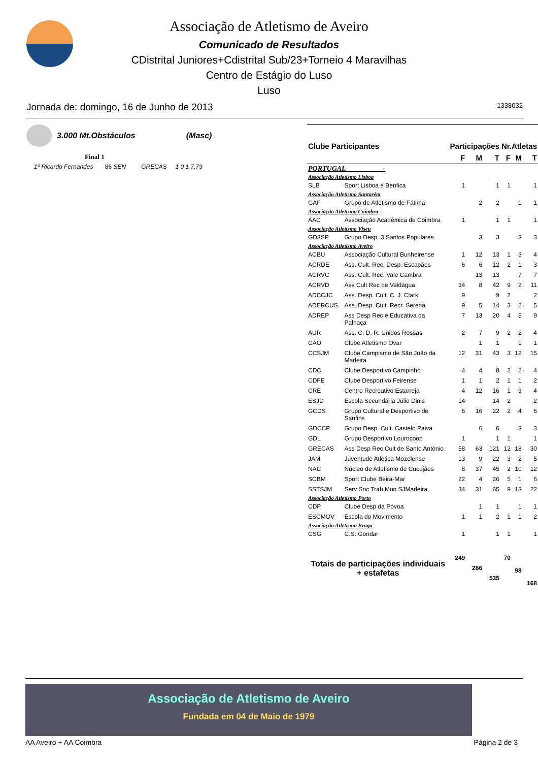Associação de Atletismo de Aveiro
Comunicado de Resultados
CDistrital Juniores+Cdistrital Sub/23+Torneio 4 Maravilhas
Centro de Estágio do Luso
Luso
Jornada de: domingo, 16 de Junho de 2013 1338032
3.000 Mt.Obstáculos (Masc)
Final 1
1º Ricardo Fernandes 86 SEN GRECAS 1 0 1 7,79
| Clube Participantes | | Participações | | | Nr.Atletas | | |
| --- | --- | --- | --- | --- | --- | --- | --- |
| | | F | M | T | F | M | T |
| PORTUGAL - | | | | | | | |
| Associação Atletismo Lisboa | | | | | | | |
| SLB | Sport Lisboa e Benfica | 1 | | 1 | 1 | | 1 |
| Associação Atletismo Santarém | | | | | | | |
| GAF | Grupo de Atletismo de Fátima | | 2 | 2 | | 1 | 1 |
| Associação Atletismo Coimbra | | | | | | | |
| AAC | Associação Académica de Coimbra | 1 | | 1 | 1 | | 1 |
| Associação Atletismo Viseu | | | | | | | |
| GD3SP | Grupo Desp. 3 Santos Populares | | 3 | 3 | | 3 | 3 |
| Associação Atletismo Aveiro | | | | | | | |
| ACBU | Associação Cultural Bunheirense | 1 | 12 | 13 | 1 | 3 | 4 |
| ACRDE | Ass. Cult. Rec. Desp. Escapães | 6 | 6 | 12 | 2 | 1 | 3 |
| ACRVC | Ass. Cult. Rec. Vale Cambra | | 13 | 13 | | 7 | 7 |
| ACRVD | Ass Cult Rec de Valdágua | 34 | 8 | 42 | 9 | 2 | 11 |
| ADCCJC | Ass. Desp. Cult. C. J. Clark | 9 | | 9 | 2 | | 2 |
| ADERCUS | Ass. Desp. Cult. Recr. Serena | 9 | 5 | 14 | 3 | 2 | 5 |
| ADREP | Ass Desp Rec e Educativa da Palhaça | 7 | 13 | 20 | 4 | 5 | 9 |
| AUR | Ass. C. D. R. Unidos Rossas | 2 | 7 | 9 | 2 | 2 | 4 |
| CAO | Clube Atletismo Ovar | | 1 | 1 | | 1 | 1 |
| CCSJM | Clube Campismo de São João da Madeira | 12 | 31 | 43 | 3 | 12 | 15 |
| CDC | Clube Desportivo Campinho | 4 | 4 | 8 | 2 | 2 | 4 |
| CDFE | Clube Desportivo Feirense | 1 | 1 | 2 | 1 | 1 | 2 |
| CRE | Centro Recreativo Estarreja | 4 | 12 | 16 | 1 | 3 | 4 |
| ESJD | Escola Secundária Júlio Dinis | 14 | | 14 | 2 | | 2 |
| GCDS | Grupo Cultural e Desportivo de Sanfins | 6 | 16 | 22 | 2 | 4 | 6 |
| GDCCP | Grupo Desp. Cult. Castelo Paiva | | 6 | 6 | | 3 | 3 |
| GDL | Grupo Desportivo Lourocoop | 1 | | 1 | 1 | | 1 |
| GRECAS | Ass Desp Rec Cult de Santo António | 58 | 63 | 121 | 12 | 18 | 30 |
| JAM | Juventude Atlética Mozelense | 13 | 9 | 22 | 3 | 2 | 5 |
| NAC | Núcleo de Atletismo de Cucujães | 8 | 37 | 45 | 2 | 10 | 12 |
| SCBM | Sport Clube Beira-Mar | 22 | 4 | 26 | 5 | 1 | 6 |
| SSTSJM | Serv Soc Trab Mun SJMadeira | 34 | 31 | 65 | 9 | 13 | 22 |
| Associação Atletismo Porto | | | | | | | |
| CDP | Clube Desp da Póvoa | | 1 | 1 | | 1 | 1 |
| ESCMOV | Escola do Movimento | 1 | 1 | 2 | 1 | 1 | 2 |
| Associação Atletismo Braga | | | | | | | |
| CSG | C.S. Gondar | 1 | | 1 | 1 | | 1 |
| Totais de participações individuais + estafetas | | 249 | 286 | 535 | 70 | 98 | 168 |
Associação de Atletismo de Aveiro
Fundada em 04 de Maio de 1979
AA Aveiro + AA Coimbra Página 2 de 3